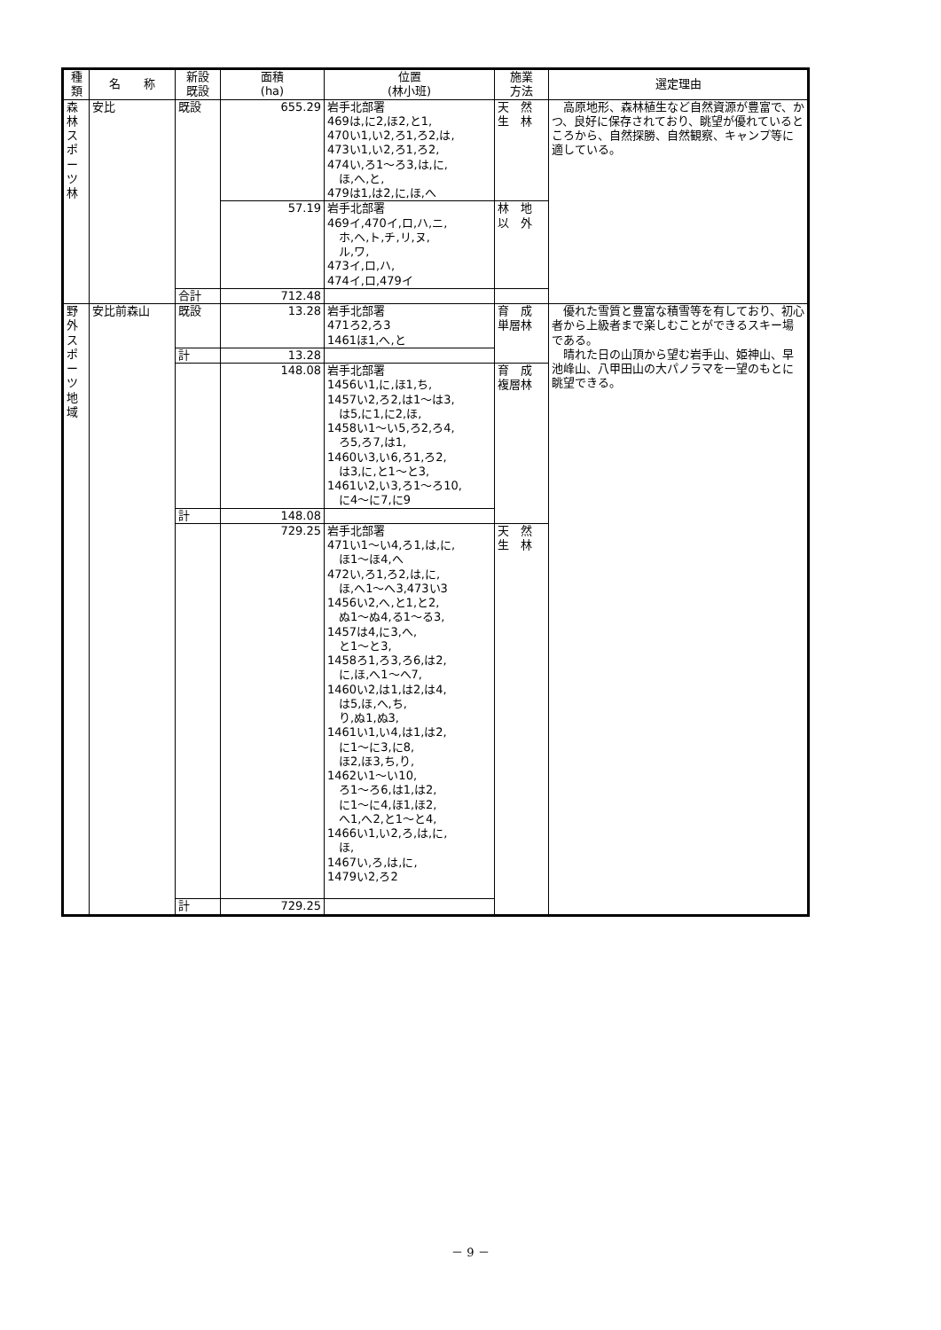| 種 類 | 名 称 | 新設 既設 | 面積 (ha) | 位置 (林小班) | 施業 方法 | 選定理由 |
| --- | --- | --- | --- | --- | --- | --- |
| 森林スポーツ林 | 安比 | 既設 | 655.29 | 岩手北部署 469は,に2,ほ2,と1, 470い1,い2,ろ1,ろ2,は, 473い1,い2,ろ1,ろ2, 474い,ろ1～ろ3,は,に, ほ,へ,と, 479は1,は2,に,ほ,へ | 天 然 生 林 | 高原地形、森林植生など自然資源が豊富で、かつ、良好に保存されており、眺望が優れているところから、自然探勝、自然観察、キャンプ等に適している。 |
| | | | 57.19 | 岩手北部署 469イ,470イ,ロ,ハ,ニ, ホ,ヘ,ト,チ,リ,ヌ, ル,ワ, 473イ,ロ,ハ, 474イ,ロ,479イ | 林 地 以 外 | |
| | | 合計 | 712.48 | | | |
| 野外スポーツ地域 | 安比前森山 | 既設 | 13.28 | 岩手北部署 471ろ2,ろ3 1461ほ1,へ,と | 育 成 単層林 | 優れた雪質と豊富な積雪等を有しており、初心者から上級者まで楽しむことができるスキー場である。 晴れた日の山頂から望む岩手山、姫神山、早池峰山、八甲田山の大パノラマを一望のもとに眺望できる。 |
| | | 計 | 13.28 | | | |
| | | | 148.08 | 岩手北部署 1456い1,に,ほ1,ち, 1457い2,ろ2,は1～は3, は5,に1,に2,ほ, 1458い1～い5,ろ2,ろ4, ろ5,ろ7,は1, 1460い3,い6,ろ1,ろ2, は3,に,と1～と3, 1461い2,い3,ろ1～ろ10, に4～に7,に9 | 育 成 複層林 | |
| | | 計 | 148.08 | | | |
| | | | 729.25 | 岩手北部署 471い1～い4,ろ1,は,に, ほ1～ほ4,へ 472い,ろ1,ろ2,は,に, ほ,へ1～へ3,473い3 1456い2,へ,と1,と2, ぬ1～ぬ4,る1～る3, 1457は4,に3,へ, と1～と3, 1458ろ1,ろ3,ろ6,は2, に,ほ,へ1～へ7, 1460い2,は1,は2,は4, は5,ほ,へ,ち, り,ぬ1,ぬ3, 1461い1,い4,は1,は2, に1～に3,に8, ほ2,ほ3,ち,り, 1462い1～い10, ろ1～ろ6,は1,は2, に1～に4,ほ1,ほ2, へ1,へ2,と1～と4, 1466い1,い2,ろ,は,に, ほ, 1467い,ろ,は,に, 1479い2,ろ2 | 天 然 生 林 | |
| | | 計 | 729.25 | | | |
－ 9 －